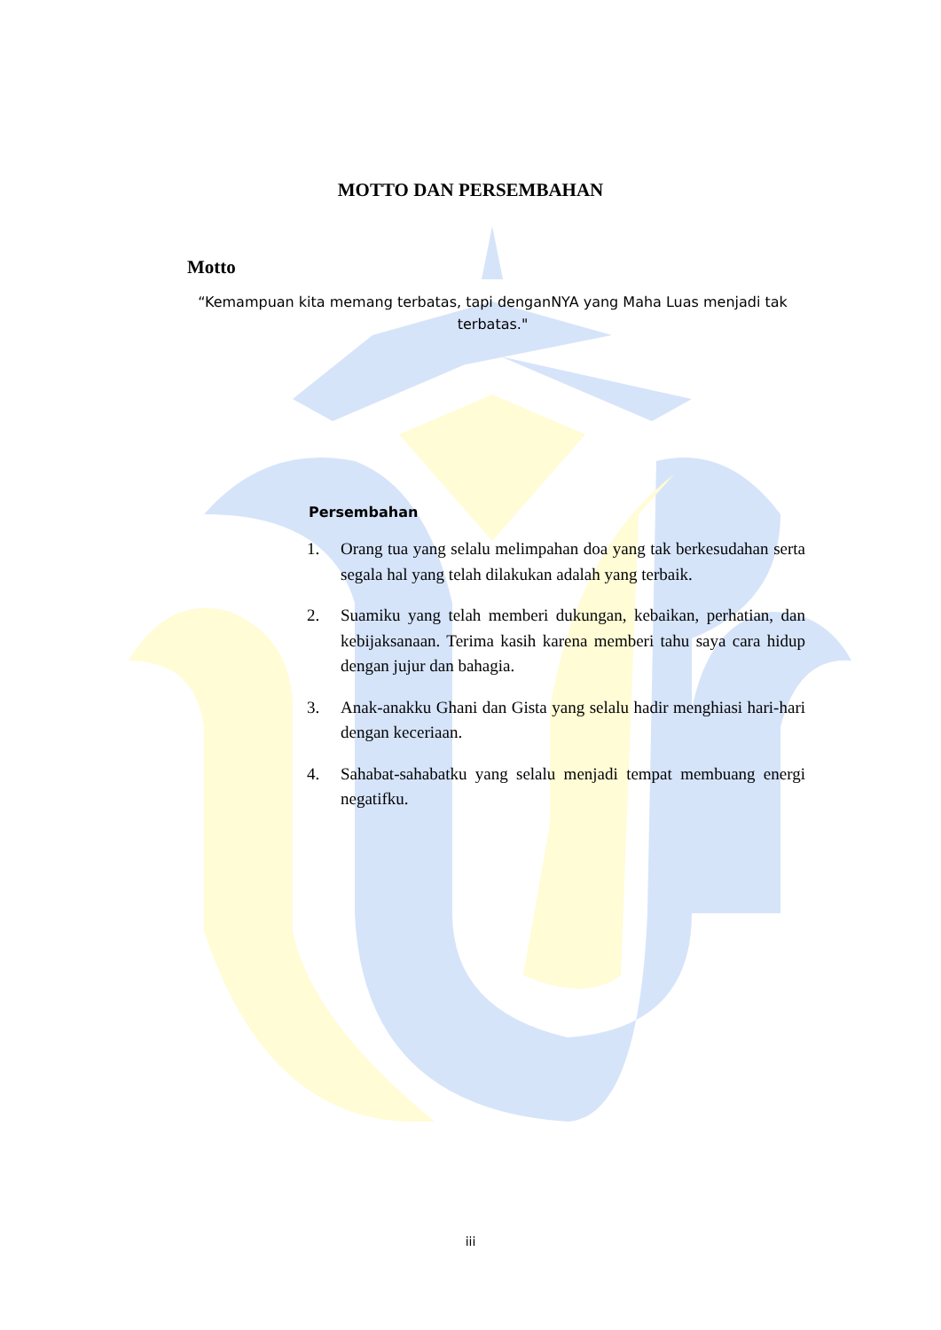MOTTO DAN PERSEMBAHAN
Motto
“Kemampuan kita memang terbatas, tapi denganNYA yang Maha Luas menjadi tak terbatas."
Persembahan
1. Orang tua yang selalu melimpahan doa yang tak berkesudahan serta segala hal yang telah dilakukan adalah yang terbaik.
2. Suamiku yang telah memberi dukungan, kebaikan, perhatian, dan kebijaksanaan. Terima kasih karena memberi tahu saya cara hidup dengan jujur dan bahagia.
3. Anak-anakku Ghani dan Gista yang selalu hadir menghiasi hari-hari dengan keceriaan.
4. Sahabat-sahabatku yang selalu menjadi tempat membuang energi negatifku.
iii